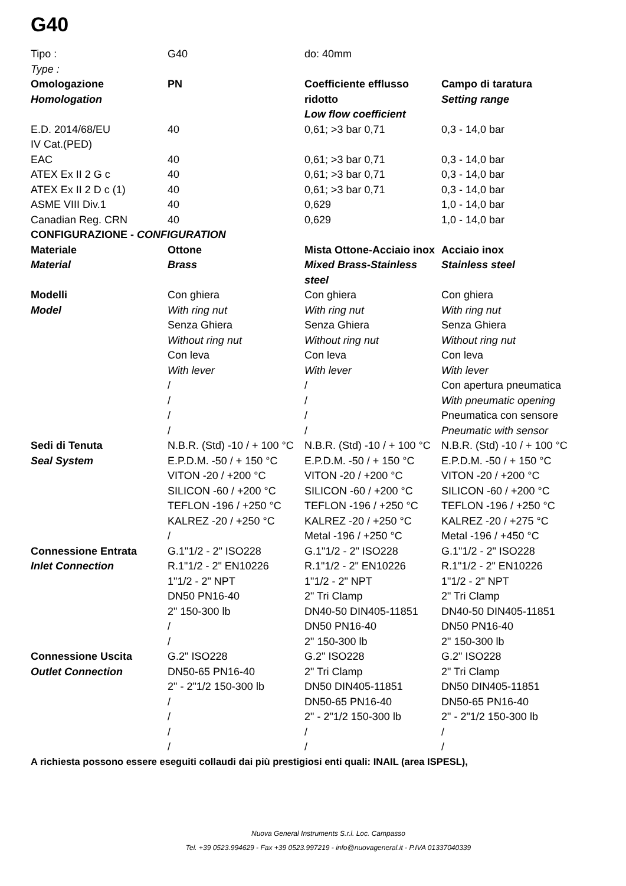G40
| Tipo : Type : | G40 | do: 40mm | |
| Omologazione Homologation | PN | Coefficiente efflusso ridotto Low flow coefficient | Campo di taratura Setting range |
| E.D. 2014/68/EU IV Cat.(PED) | 40 | 0,61; >3 bar 0,71 | 0,3 - 14,0 bar |
| EAC | 40 | 0,61; >3 bar 0,71 | 0,3 - 14,0 bar |
| ATEX Ex II 2 G c | 40 | 0,61; >3 bar 0,71 | 0,3 - 14,0 bar |
| ATEX Ex II 2 D c (1) | 40 | 0,61; >3 bar 0,71 | 0,3 - 14,0 bar |
| ASME VIII Div.1 | 40 | 0,629 | 1,0 - 14,0 bar |
| Canadian Reg. CRN | 40 | 0,629 | 1,0 - 14,0 bar |
| CONFIGURAZIONE - CONFIGURATION | | | |
| Materiale Material | Ottone Brass | Mista Ottone-Acciaio inox Mixed Brass-Stainless steel | Acciaio inox Stainless steel |
| Modelli Model | Con ghiera With ring nut Senza Ghiera Without ring nut Con leva With lever / / / / | Con ghiera With ring nut Senza Ghiera Without ring nut Con leva With lever / / / / | Con ghiera With ring nut Senza Ghiera Without ring nut Con leva With lever Con apertura pneumatica With pneumatic opening Pneumatica con sensore Pneumatic with sensor |
| Sedi di Tenuta Seal System | N.B.R. (Std) -10 / + 100 °C E.P.D.M. -50 / + 150 °C VITON -20 / +200 °C SILICON -60 / +200 °C TEFLON -196 / +250 °C KALREZ -20 / +250 °C / | N.B.R. (Std) -10 / + 100 °C E.P.D.M. -50 / + 150 °C VITON -20 / +200 °C SILICON -60 / +200 °C TEFLON -196 / +250 °C KALREZ -20 / +250 °C Metal -196 / +250 °C | N.B.R. (Std) -10 / + 100 °C E.P.D.M. -50 / + 150 °C VITON -20 / +200 °C SILICON -60 / +200 °C TEFLON -196 / +250 °C KALREZ -20 / +275 °C Metal -196 / +450 °C |
| Connessione Entrata Inlet Connection | G.1"1/2 - 2" ISO228 R.1"1/2 - 2" EN10226 1"1/2 - 2" NPT DN50 PN16-40 2" 150-300 lb / / | G.1"1/2 - 2" ISO228 R.1"1/2 - 2" EN10226 1"1/2 - 2" NPT 2" Tri Clamp DN40-50 DIN405-11851 DN50 PN16-40 2" 150-300 lb | G.1"1/2 - 2" ISO228 R.1"1/2 - 2" EN10226 1"1/2 - 2" NPT 2" Tri Clamp DN40-50 DIN405-11851 DN50 PN16-40 2" 150-300 lb |
| Connessione Uscita Outlet Connection | G.2" ISO228 DN50-65 PN16-40 2" - 2"1/2 150-300 lb / / / / | G.2" ISO228 2" Tri Clamp DN50 DIN405-11851 DN50-65 PN16-40 2" - 2"1/2 150-300 lb / / | G.2" ISO228 2" Tri Clamp DN50 DIN405-11851 DN50-65 PN16-40 2" - 2"1/2 150-300 lb / / |
A richiesta possono essere eseguiti collaudi dai più prestigiosi enti quali: INAIL (area ISPESL),
Nuova General Instruments S.r.l. Loc. Campasso
Tel. +39 0523.994629 - Fax +39 0523.997219 - info@nuovageneral.it - P.IVA 01337040339